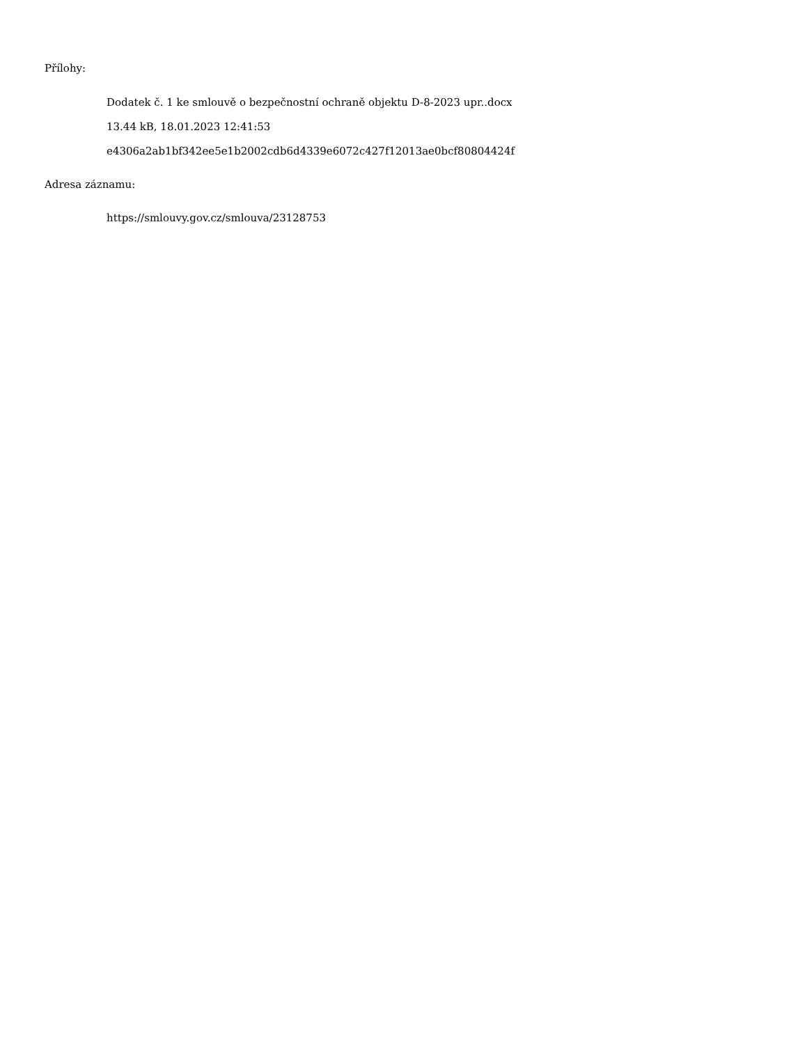Přílohy:
Dodatek č. 1 ke smlouvě o bezpečnostní ochraně objektu D-8-2023 upr..docx
13.44 kB, 18.01.2023 12:41:53
e4306a2ab1bf342ee5e1b2002cdb6d4339e6072c427f12013ae0bcf80804424f
Adresa záznamu:
https://smlouvy.gov.cz/smlouva/23128753